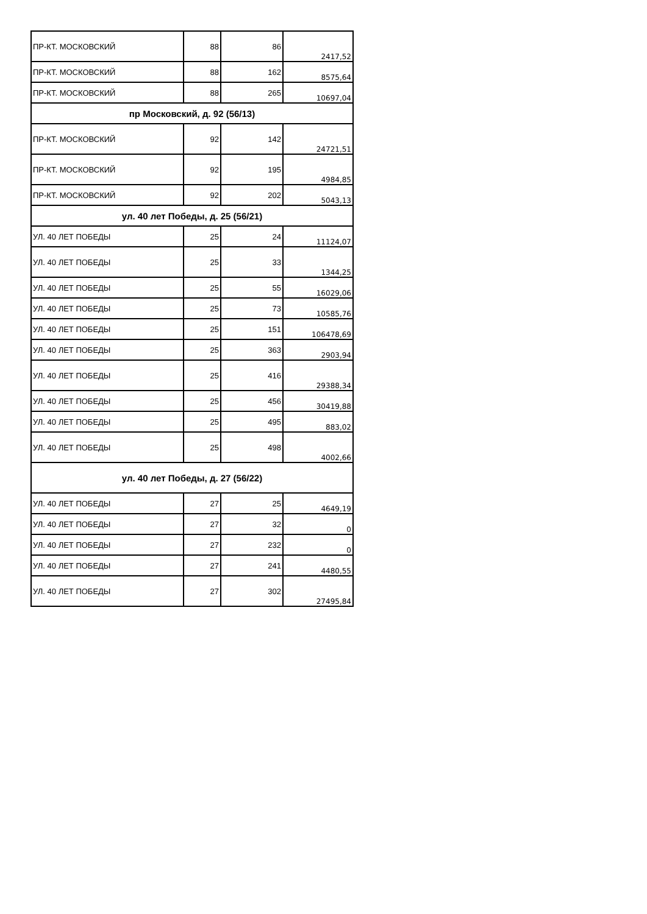| ПР-КТ. МОСКОВСКИЙ | 88 | 86 | 2417,52 |
| ПР-КТ. МОСКОВСКИЙ | 88 | 162 | 8575,64 |
| ПР-КТ. МОСКОВСКИЙ | 88 | 265 | 10697,04 |
| пр Московский, д. 92 (56/13) | | | |
| ПР-КТ. МОСКОВСКИЙ | 92 | 142 | 24721,51 |
| ПР-КТ. МОСКОВСКИЙ | 92 | 195 | 4984,85 |
| ПР-КТ. МОСКОВСКИЙ | 92 | 202 | 5043,13 |
| ул. 40 лет Победы, д. 25 (56/21) | | | |
| УЛ. 40 ЛЕТ ПОБЕДЫ | 25 | 24 | 11124,07 |
| УЛ. 40 ЛЕТ ПОБЕДЫ | 25 | 33 | 1344,25 |
| УЛ. 40 ЛЕТ ПОБЕДЫ | 25 | 55 | 16029,06 |
| УЛ. 40 ЛЕТ ПОБЕДЫ | 25 | 73 | 10585,76 |
| УЛ. 40 ЛЕТ ПОБЕДЫ | 25 | 151 | 106478,69 |
| УЛ. 40 ЛЕТ ПОБЕДЫ | 25 | 363 | 2903,94 |
| УЛ. 40 ЛЕТ ПОБЕДЫ | 25 | 416 | 29388,34 |
| УЛ. 40 ЛЕТ ПОБЕДЫ | 25 | 456 | 30419,88 |
| УЛ. 40 ЛЕТ ПОБЕДЫ | 25 | 495 | 883,02 |
| УЛ. 40 ЛЕТ ПОБЕДЫ | 25 | 498 | 4002,66 |
| ул. 40 лет Победы, д. 27 (56/22) | | | |
| УЛ. 40 ЛЕТ ПОБЕДЫ | 27 | 25 | 4649,19 |
| УЛ. 40 ЛЕТ ПОБЕДЫ | 27 | 32 | 0 |
| УЛ. 40 ЛЕТ ПОБЕДЫ | 27 | 232 | 0 |
| УЛ. 40 ЛЕТ ПОБЕДЫ | 27 | 241 | 4480,55 |
| УЛ. 40 ЛЕТ ПОБЕДЫ | 27 | 302 | 27495,84 |